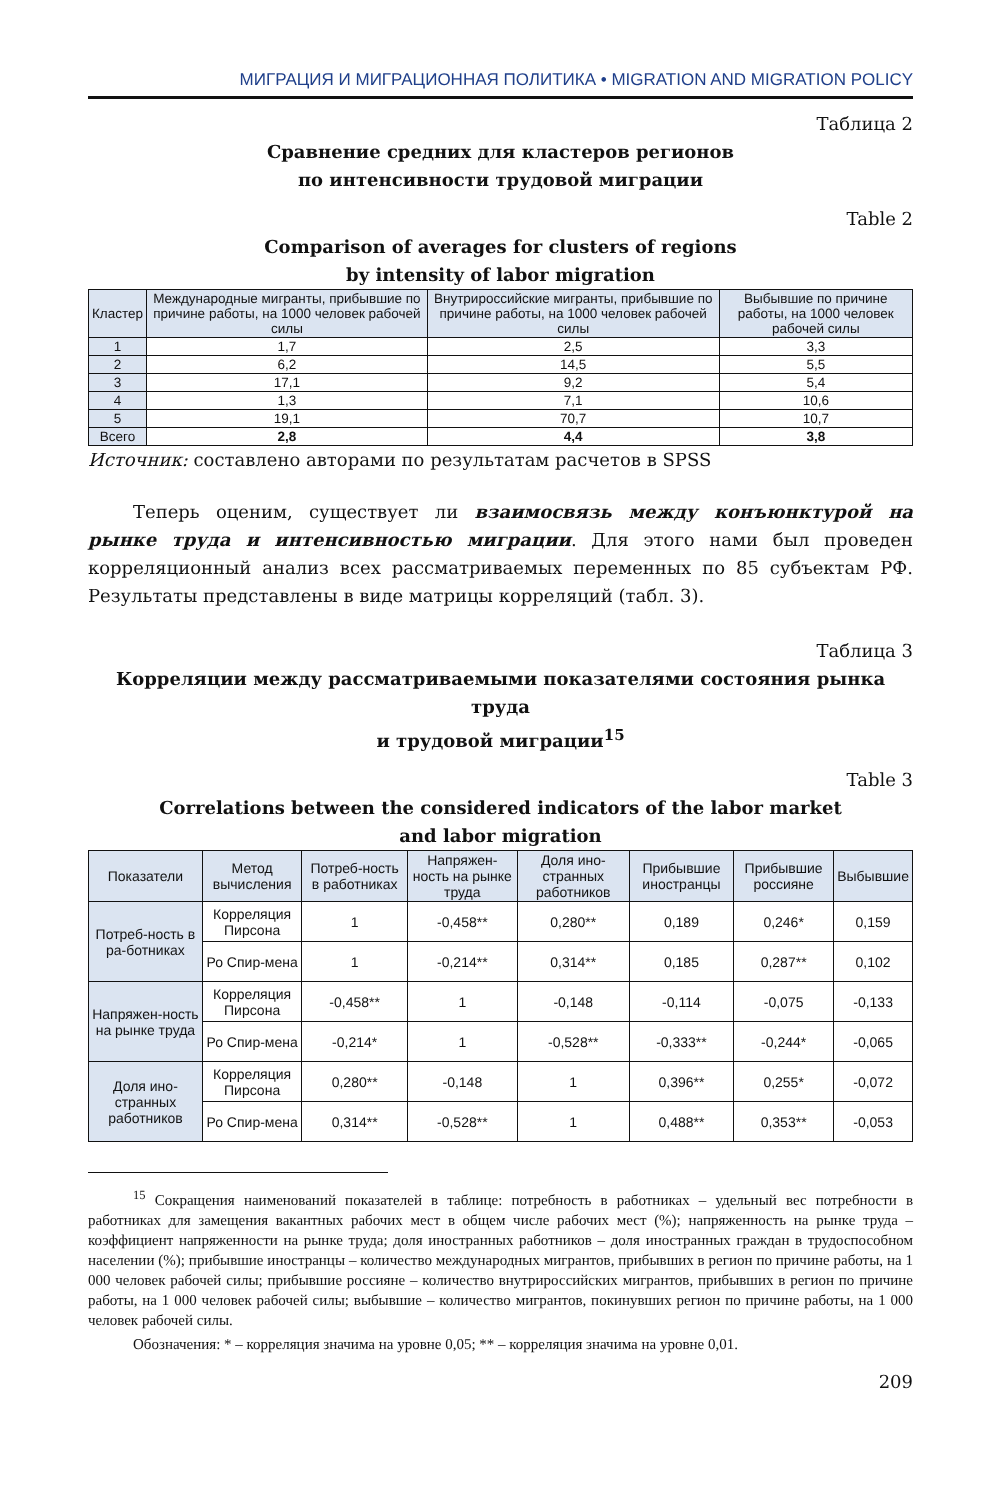МИГРАЦИЯ И МИГРАЦИОННАЯ ПОЛИТИКА • MIGRATION AND MIGRATION POLICY
Таблица 2
Сравнение средних для кластеров регионов
по интенсивности трудовой миграции
Table 2
Comparison of averages for clusters of regions
by intensity of labor migration
| Кластер | Международные мигранты, прибывшие по причине работы, на 1000 человек рабочей силы | Внутрироссийские мигранты, прибывшие по причине работы, на 1000 человек рабочей силы | Выбывшие по причине работы, на 1000 человек рабочей силы |
| --- | --- | --- | --- |
| 1 | 1,7 | 2,5 | 3,3 |
| 2 | 6,2 | 14,5 | 5,5 |
| 3 | 17,1 | 9,2 | 5,4 |
| 4 | 1,3 | 7,1 | 10,6 |
| 5 | 19,1 | 70,7 | 10,7 |
| Всего | 2,8 | 4,4 | 3,8 |
Источник: составлено авторами по результатам расчетов в SPSS
Теперь оценим, существует ли взаимосвязь между конъюнктурой на рынке труда и интенсивностью миграции. Для этого нами был проведен корреляционный анализ всех рассматриваемых переменных по 85 субъектам РФ. Результаты представлены в виде матрицы корреляций (табл. 3).
Таблица 3
Корреляции между рассматриваемыми показателями состояния рынка труда
и трудовой миграции<sup>15</sup>
Table 3
Correlations between the considered indicators of the labor market
and labor migration
| Показатели | Метод вычисления | Потреб-ность в работниках | Напряжен-ность на рынке труда | Доля ино-странных работников | Прибывшие иностранцы | Прибывшие россияне | Выбывшие |
| --- | --- | --- | --- | --- | --- | --- | --- |
| Потреб-ность в ра-ботниках | Корреляция Пирсона | 1 | -0,458** | 0,280** | 0,189 | 0,246* | 0,159 |
| | Ро Спир-мена | 1 | -0,214** | 0,314** | 0,185 | 0,287** | 0,102 |
| Напряжен-ность на рынке труда | Корреляция Пирсона | -0,458** | 1 | -0,148 | -0,114 | -0,075 | -0,133 |
| | Ро Спир-мена | -0,214* | 1 | -0,528** | -0,333** | -0,244* | -0,065 |
| Доля ино-странных работников | Корреляция Пирсона | 0,280** | -0,148 | 1 | 0,396** | 0,255* | -0,072 |
| | Ро Спир-мена | 0,314** | -0,528** | 1 | 0,488** | 0,353** | -0,053 |
<sup>15</sup> Сокращения наименований показателей в таблице: потребность в работниках – удельный вес потребности в работниках для замещения вакантных рабочих мест в общем числе рабочих мест (%); напряженность на рынке труда – коэффициент напряженности на рынке труда; доля иностранных работников – доля иностранных граждан в трудоспособном населении (%); прибывшие иностранцы – количество международных мигрантов, прибывших в регион по причине работы, на 1 000 человек рабочей силы; прибывшие россияне – количество внутрироссийских мигрантов, прибывших в регион по причине работы, на 1 000 человек рабочей силы; выбывшие – количество мигрантов, покинувших регион по причине работы, на 1 000 человек рабочей силы.
Обозначения: * – корреляция значима на уровне 0,05; ** – корреляция значима на уровне 0,01.
209